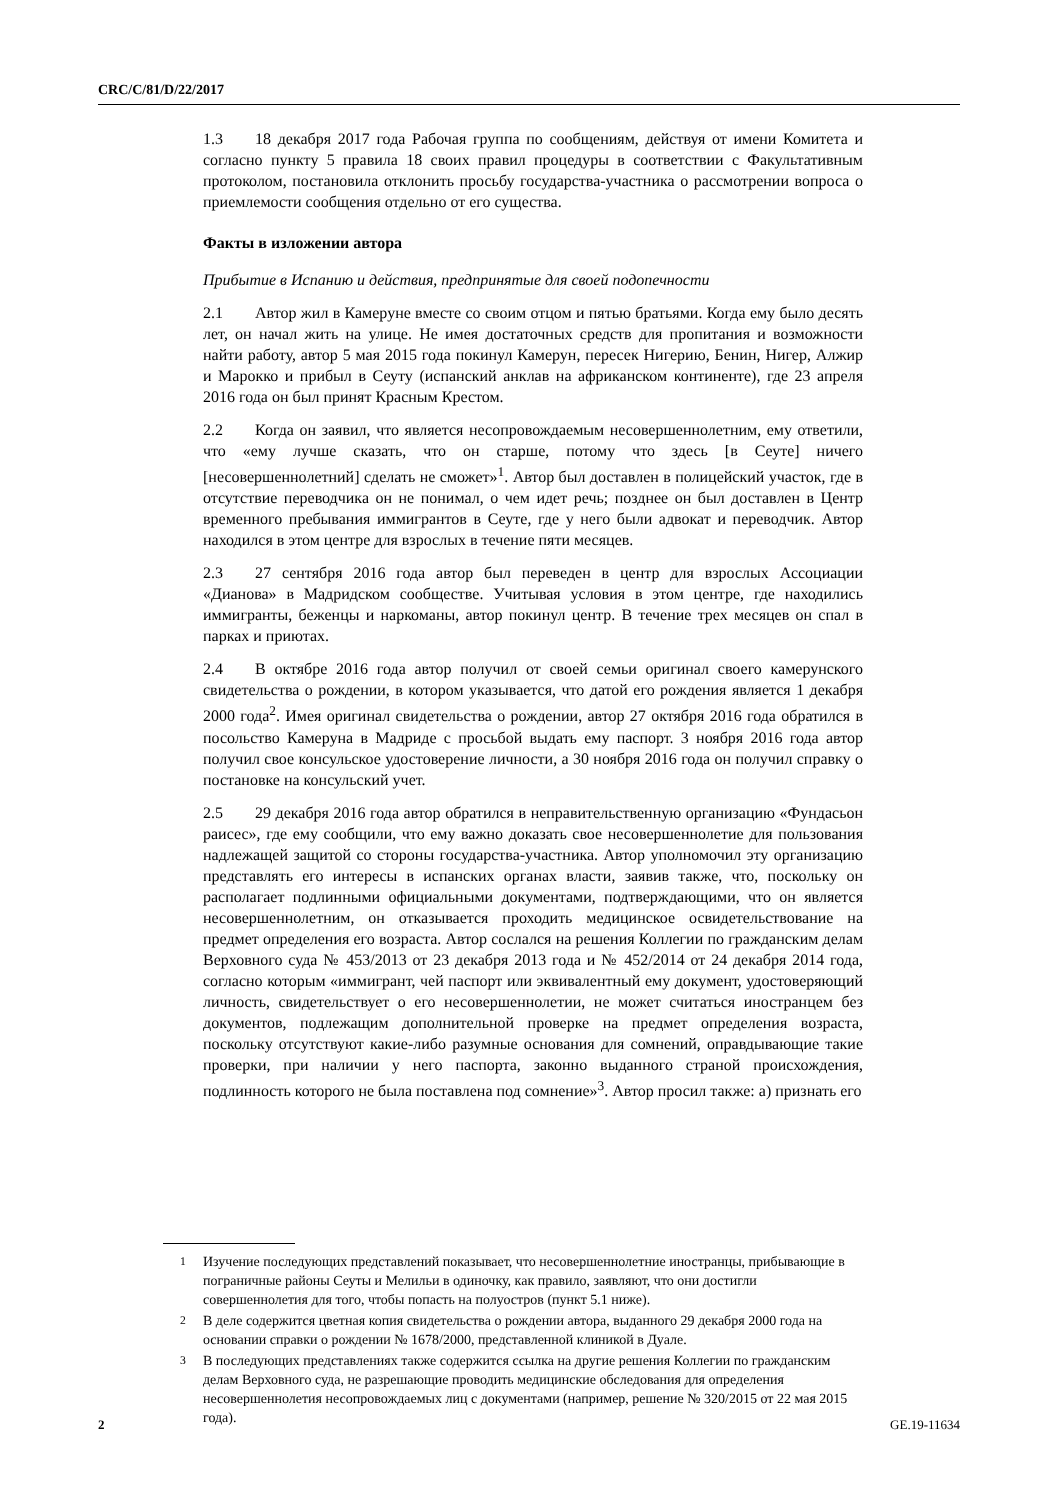CRC/C/81/D/22/2017
1.3 18 декабря 2017 года Рабочая группа по сообщениям, действуя от имени Комитета и согласно пункту 5 правила 18 своих правил процедуры в соответствии с Факультативным протоколом, постановила отклонить просьбу государства-участника о рассмотрении вопроса о приемлемости сообщения отдельно от его существа.
Факты в изложении автора
Прибытие в Испанию и действия, предпринятые для своей подопечности
2.1 Автор жил в Камеруне вместе со своим отцом и пятью братьями. Когда ему было десять лет, он начал жить на улице. Не имея достаточных средств для пропитания и возможности найти работу, автор 5 мая 2015 года покинул Камерун, пересек Нигерию, Бенин, Нигер, Алжир и Марокко и прибыл в Сеуту (испанский анклав на африканском континенте), где 23 апреля 2016 года он был принят Красным Крестом.
2.2 Когда он заявил, что является несопровождаемым несовершеннолетним, ему ответили, что «ему лучше сказать, что он старше, потому что здесь [в Сеуте] ничего [несовершеннолетний] сделать не сможет»<sup>1</sup>. Автор был доставлен в полицейский участок, где в отсутствие переводчика он не понимал, о чем идет речь; позднее он был доставлен в Центр временного пребывания иммигрантов в Сеуте, где у него были адвокат и переводчик. Автор находился в этом центре для взрослых в течение пяти месяцев.
2.3 27 сентября 2016 года автор был переведен в центр для взрослых Ассоциации «Дианова» в Мадридском сообществе. Учитывая условия в этом центре, где находились иммигранты, беженцы и наркоманы, автор покинул центр. В течение трех месяцев он спал в парках и приютах.
2.4 В октябре 2016 года автор получил от своей семьи оригинал своего камерунского свидетельства о рождении, в котором указывается, что датой его рождения является 1 декабря 2000 года<sup>2</sup>. Имея оригинал свидетельства о рождении, автор 27 октября 2016 года обратился в посольство Камеруна в Мадриде с просьбой выдать ему паспорт. 3 ноября 2016 года автор получил свое консульское удостоверение личности, а 30 ноября 2016 года он получил справку о постановке на консульский учет.
2.5 29 декабря 2016 года автор обратился в неправительственную организацию «Фундасьон раисес», где ему сообщили, что ему важно доказать свое несовершеннолетие для пользования надлежащей защитой со стороны государства-участника. Автор уполномочил эту организацию представлять его интересы в испанских органах власти, заявив также, что, поскольку он располагает подлинными официальными документами, подтверждающими, что он является несовершеннолетним, он отказывается проходить медицинское освидетельствование на предмет определения его возраста. Автор сослался на решения Коллегии по гражданским делам Верховного суда № 453/2013 от 23 декабря 2013 года и № 452/2014 от 24 декабря 2014 года, согласно которым «иммигрант, чей паспорт или эквивалентный ему документ, удостоверяющий личность, свидетельствует о его несовершеннолетии, не может считаться иностранцем без документов, подлежащим дополнительной проверке на предмет определения возраста, поскольку отсутствуют какие-либо разумные основания для сомнений, оправдывающие такие проверки, при наличии у него паспорта, законно выданного страной происхождения, подлинность которого не была поставлена под сомнение»<sup>3</sup>. Автор просил также: a) признать его
<sup>1</sup> Изучение последующих представлений показывает, что несовершеннолетние иностранцы, прибывающие в пограничные районы Сеуты и Мелильи в одиночку, как правило, заявляют, что они достигли совершеннолетия для того, чтобы попасть на полуостров (пункт 5.1 ниже).
<sup>2</sup> В деле содержится цветная копия свидетельства о рождении автора, выданного 29 декабря 2000 года на основании справки о рождении № 1678/2000, представленной клиникой в Дуале.
<sup>3</sup> В последующих представлениях также содержится ссылка на другие решения Коллегии по гражданским делам Верховного суда, не разрешающие проводить медицинские обследования для определения несовершеннолетия несопровождаемых лиц с документами (например, решение № 320/2015 от 22 мая 2015 года).
2 GE.19-11634